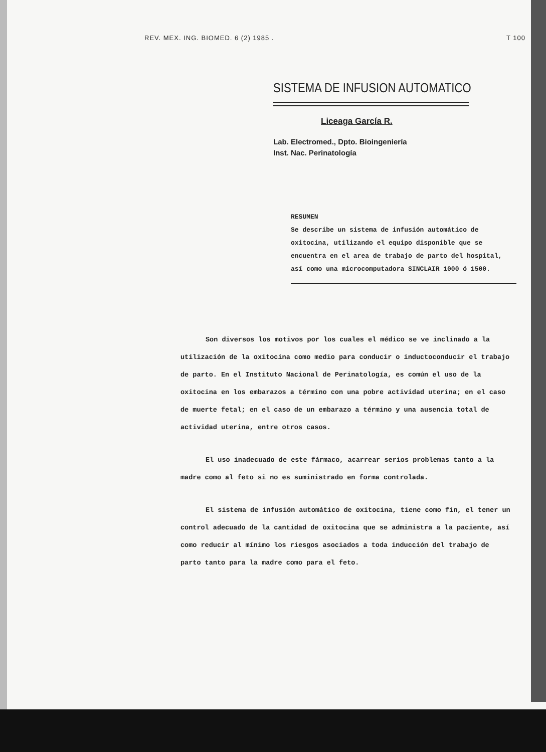REV. MEX. ING. BIOMED. 6 (2) 1985 . T 100
SISTEMA DE INFUSION AUTOMATICO
Liceaga García R.
Lab. Electromed., Dpto. Bioingeniería
Inst. Nac. Perinatología
RESUMEN
Se describe un sistema de infusión automático de oxitocina, utilizando el equipo disponible que se encuentra en el area de trabajo de parto del hospital, así como una microcomputadora SINCLAIR 1000 ó 1500.
Son diversos los motivos por los cuales el médico se ve inclinado a la utilización de la oxitocina como medio para conducir o inductoconducir el trabajo de parto. En el Instituto Nacional de Perinatología, es común el uso de la oxitocina en los embarazos a término con una pobre actividad uterina; en el caso de muerte fetal; en el caso de un embarazo a término y una ausencia total de actividad uterina, entre otros casos.
El uso inadecuado de este fármaco, acarrear serios problemas tanto a la madre como al feto si no es suministrado en forma controlada.
El sistema de infusión automático de oxitocina, tiene como fin, el tener un control adecuado de la cantidad de oxitocina que se administra a la paciente, así como reducir al mínimo los riesgos asociados a toda inducción del trabajo de parto tanto para la madre como para el feto.